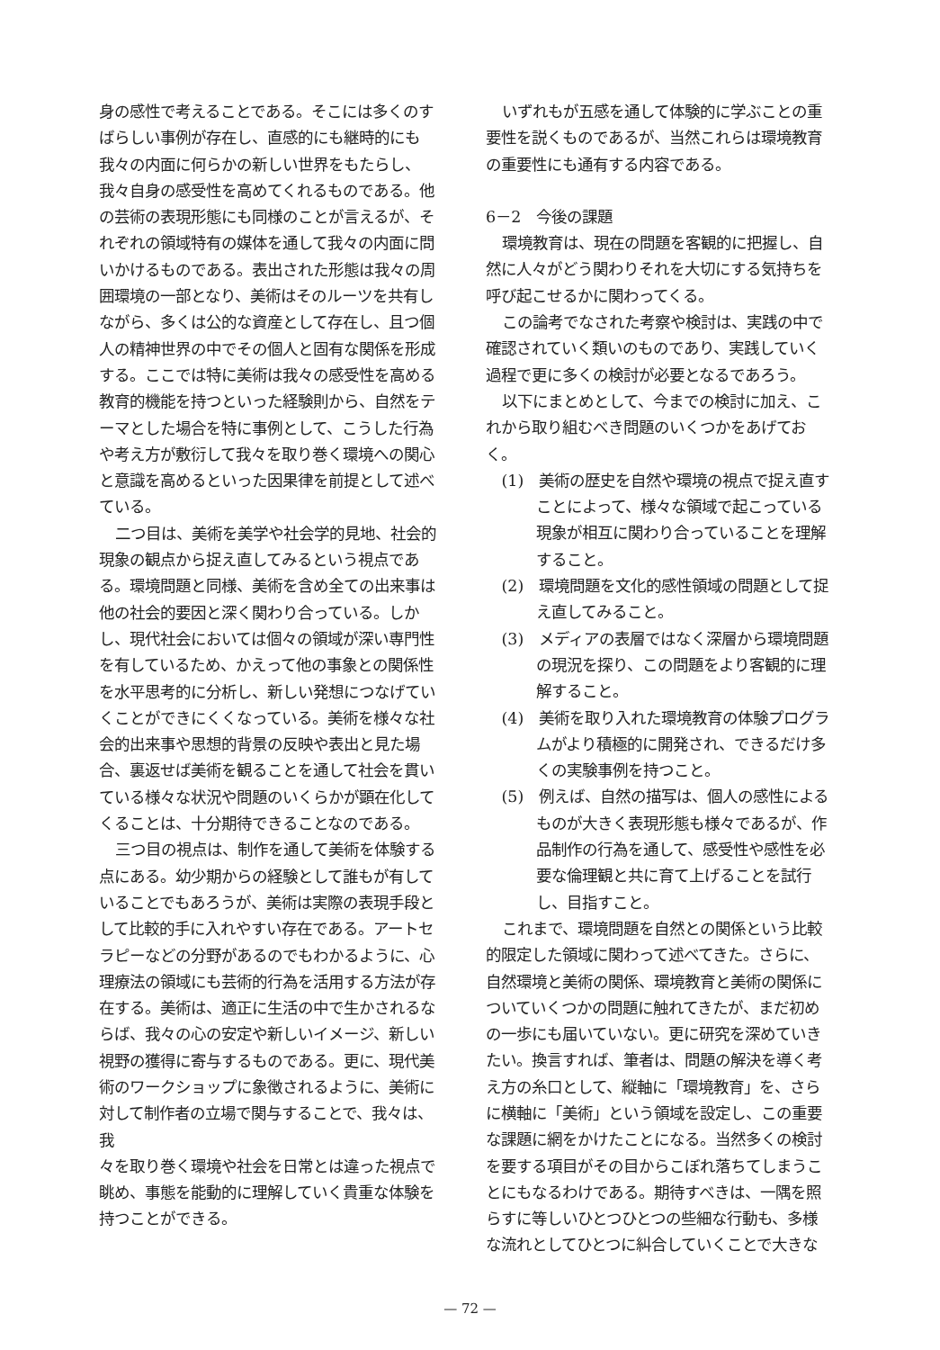身の感性で考えることである。そこには多くのすばらしい事例が存在し、直感的にも継時的にも我々の内面に何らかの新しい世界をもたらし、我々自身の感受性を高めてくれるものである。他の芸術の表現形態にも同様のことが言えるが、それぞれの領域特有の媒体を通して我々の内面に問いかけるものである。表出された形態は我々の周囲環境の一部となり、美術はそのルーツを共有しながら、多くは公的な資産として存在し、且つ個人の精神世界の中でその個人と固有な関係を形成する。ここでは特に美術は我々の感受性を高める教育的機能を持つといった経験則から、自然をテーマとした場合を特に事例として、こうした行為や考え方が敷衍して我々を取り巻く環境への関心と意識を高めるといった因果律を前提として述べている。
二つ目は、美術を美学や社会学的見地、社会的現象の観点から捉え直してみるという視点である。環境問題と同様、美術を含め全ての出来事は他の社会的要因と深く関わり合っている。しかし、現代社会においては個々の領域が深い専門性を有しているため、かえって他の事象との関係性を水平思考的に分析し、新しい発想につなげていくことができにくくなっている。美術を様々な社会的出来事や思想的背景の反映や表出と見た場合、裏返せば美術を観ることを通して社会を貫いている様々な状況や問題のいくらかが顕在化してくることは、十分期待できることなのである。
三つ目の視点は、制作を通して美術を体験する点にある。幼少期からの経験として誰もが有していることでもあろうが、美術は実際の表現手段として比較的手に入れやすい存在である。アートセラピーなどの分野があるのでもわかるように、心理療法の領域にも芸術的行為を活用する方法が存在する。美術は、適正に生活の中で生かされるならば、我々の心の安定や新しいイメージ、新しい視野の獲得に寄与するものである。更に、現代美術のワークショップに象徴されるように、美術に対して制作者の立場で関与することで、我々は、我
々を取り巻く環境や社会を日常とは違った視点で眺め、事態を能動的に理解していく貴重な体験を持つことができる。
いずれもが五感を通して体験的に学ぶことの重要性を説くものであるが、当然これらは環境教育の重要性にも通有する内容である。
6－2　今後の課題
環境教育は、現在の問題を客観的に把握し、自然に人々がどう関わりそれを大切にする気持ちを呼び起こせるかに関わってくる。
この論考でなされた考察や検討は、実践の中で確認されていく類いのものであり、実践していく過程で更に多くの検討が必要となるであろう。
以下にまとめとして、今までの検討に加え、これから取り組むべき問題のいくつかをあげておく。
(1)　美術の歴史を自然や環境の視点で捉え直すことによって、様々な領域で起こっている現象が相互に関わり合っていることを理解すること。
(2)　環境問題を文化的感性領域の問題として捉え直してみること。
(3)　メディアの表層ではなく深層から環境問題の現況を探り、この問題をより客観的に理解すること。
(4)　美術を取り入れた環境教育の体験プログラムがより積極的に開発され、できるだけ多くの実験事例を持つこと。
(5)　例えば、自然の描写は、個人の感性によるものが大きく表現形態も様々であるが、作品制作の行為を通して、感受性や感性を必要な倫理観と共に育て上げることを試行し、目指すこと。
これまで、環境問題を自然との関係という比較的限定した領域に関わって述べてきた。さらに、自然環境と美術の関係、環境教育と美術の関係についていくつかの問題に触れてきたが、まだ初めの一歩にも届いていない。更に研究を深めていきたい。換言すれば、筆者は、問題の解決を導く考え方の糸口として、縦軸に「環境教育」を、さらに横軸に「美術」という領域を設定し、この重要な課題に網をかけたことになる。当然多くの検討を要する項目がその目からこぼれ落ちてしまうことにもなるわけである。期待すべきは、一隅を照らすに等しいひとつひとつの些細な行動も、多様な流れとしてひとつに糾合していくことで大きな
— 72 —